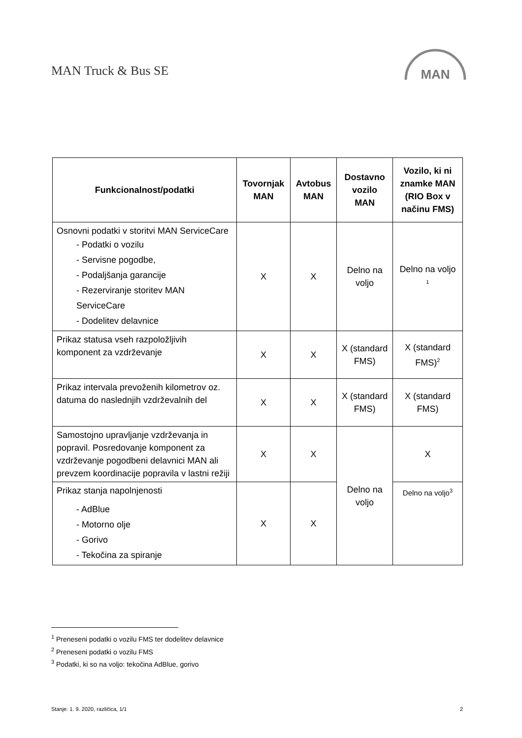MAN Truck & Bus SE
MAN
| Funkcionalnost/podatki | Tovornjak MAN | Avtobus MAN | Dostavno vozilo MAN | Vozilo, ki ni znamke MAN (RIO Box v načinu FMS) |
| --- | --- | --- | --- | --- |
| Osnovni podatki v storitvi MAN ServiceCare - Podatki o vozilu - Servisne pogodbe, - Podaljšanja garancije - Rezerviranje storitev MAN ServiceCare - Dodelitev delavnice | X | X | Delno na voljo | Delno na voljo <sup>1</sup> |
| Prikaz statusa vseh razpoložljivih komponent za vzdrževanje | X | X | X (standard FMS) | X (standard FMS)<sup>2</sup> |
| Prikaz intervala prevoženih kilometrov oz. datuma do naslednjih vzdrževalnih del | X | X | X (standard FMS) | X (standard FMS) |
| Samostojno upravljanje vzdrževanja in popravil. Posredovanje komponent za vzdrževanje pogodbeni delavnici MAN ali prevzem koordinacije popravila v lastni režiji | X | X | Delno na voljo | X |
| Prikaz stanja napolnjenosti - AdBlue - Motorno olje - Gorivo - Tekočina za spiranje | X | X | | Delno na voljo<sup>3</sup> |
<sup>1</sup> Preneseni podatki o vozilu FMS ter dodelitev delavnice
<sup>2</sup> Preneseni podatki o vozilu FMS
<sup>3</sup> Podatki, ki so na voljo: tekočina AdBlue, gorivo
Stanje: 1. 9. 2020, različica, 1/1 2